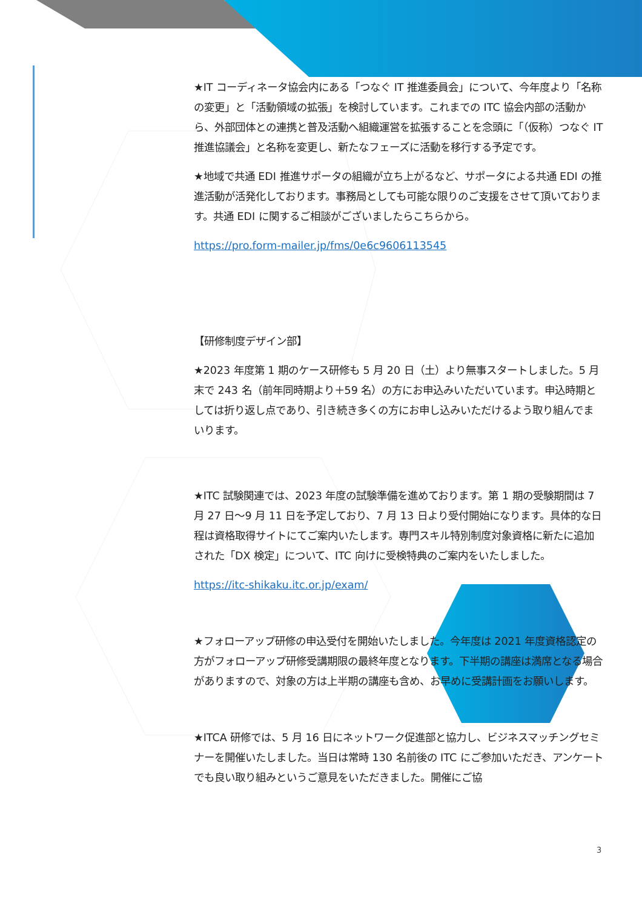★IT コーディネータ協会内にある「つなぐ IT 推進委員会」について、今年度より「名称の変更」と「活動領域の拡張」を検討しています。これまでの ITC 協会内部の活動から、外部団体との連携と普及活動へ組織運営を拡張することを念頭に「（仮称）つなぐ IT 推進協議会」と名称を変更し、新たなフェーズに活動を移行する予定です。
★地域で共通 EDI 推進サポータの組織が立ち上がるなど、サポータによる共通 EDI の推進活動が活発化しております。事務局としても可能な限りのご支援をさせて頂いております。共通 EDI に関するご相談がございましたらこちらから。
https://pro.form-mailer.jp/fms/0e6c9606113545
【研修制度デザイン部】
★2023 年度第 1 期のケース研修も 5 月 20 日（土）より無事スタートしました。5 月末で 243 名（前年同時期より＋59 名）の方にお申込みいただいています。申込時期としては折り返し点であり、引き続き多くの方にお申し込みいただけるよう取り組んでまいります。
★ITC 試験関連では、2023 年度の試験準備を進めております。第 1 期の受験期間は 7 月 27 日～9 月 11 日を予定しており、7 月 13 日より受付開始になります。具体的な日程は資格取得サイトにてご案内いたします。専門スキル特別制度対象資格に新たに追加された「DX 検定」について、ITC 向けに受検特典のご案内をいたしました。
https://itc-shikaku.itc.or.jp/exam/
★フォローアップ研修の申込受付を開始いたしました。今年度は 2021 年度資格認定の方がフォローアップ研修受講期限の最終年度となります。下半期の講座は満席となる場合がありますので、対象の方は上半期の講座も含め、お早めに受講計画をお願いします。
★ITCA 研修では、5 月 16 日にネットワーク促進部と協力し、ビジネスマッチングセミナーを開催いたしました。当日は常時 130 名前後の ITC にご参加いただき、アンケートでも良い取り組みというご意見をいただきました。開催にご協
3